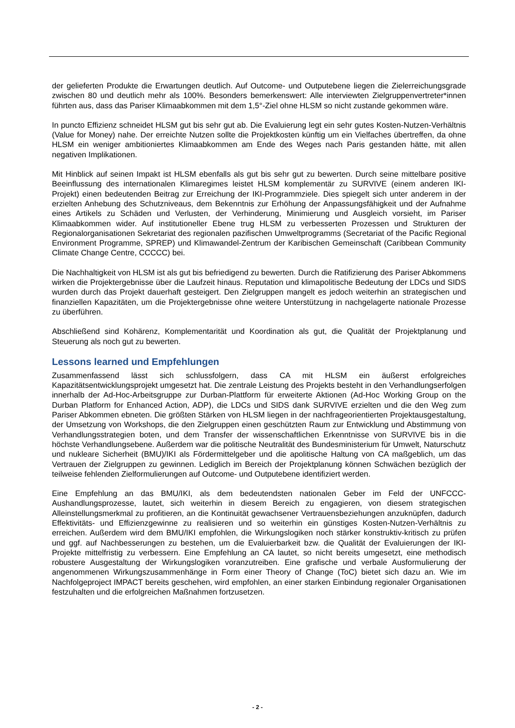der gelieferten Produkte die Erwartungen deutlich. Auf Outcome- und Outputebene liegen die Zielerreichungsgrade zwischen 80 und deutlich mehr als 100%. Besonders bemerkenswert: Alle interviewten Zielgruppenvertreter*innen führten aus, dass das Pariser Klimaabkommen mit dem 1,5°-Ziel ohne HLSM so nicht zustande gekommen wäre.
In puncto Effizienz schneidet HLSM gut bis sehr gut ab. Die Evaluierung legt ein sehr gutes Kosten-Nutzen-Verhältnis (Value for Money) nahe. Der erreichte Nutzen sollte die Projektkosten künftig um ein Vielfaches übertreffen, da ohne HLSM ein weniger ambitioniertes Klimaabkommen am Ende des Weges nach Paris gestanden hätte, mit allen negativen Implikationen.
Mit Hinblick auf seinen Impakt ist HLSM ebenfalls als gut bis sehr gut zu bewerten. Durch seine mittelbare positive Beeinflussung des internationalen Klimaregimes leistet HLSM komplementär zu SURVIVE (einem anderen IKI-Projekt) einen bedeutenden Beitrag zur Erreichung der IKI-Programmziele. Dies spiegelt sich unter anderem in der erzielten Anhebung des Schutzniveaus, dem Bekenntnis zur Erhöhung der Anpassungsfähigkeit und der Aufnahme eines Artikels zu Schäden und Verlusten, der Verhinderung, Minimierung und Ausgleich vorsieht, im Pariser Klimaabkommen wider. Auf institutioneller Ebene trug HLSM zu verbesserten Prozessen und Strukturen der Regionalorganisationen Sekretariat des regionalen pazifischen Umweltprogramms (Secretariat of the Pacific Regional Environment Programme, SPREP) und Klimawandel-Zentrum der Karibischen Gemeinschaft (Caribbean Community Climate Change Centre, CCCCC) bei.
Die Nachhaltigkeit von HLSM ist als gut bis befriedigend zu bewerten. Durch die Ratifizierung des Pariser Abkommens wirken die Projektergebnisse über die Laufzeit hinaus. Reputation und klimapolitische Bedeutung der LDCs und SIDS wurden durch das Projekt dauerhaft gesteigert. Den Zielgruppen mangelt es jedoch weiterhin an strategischen und finanziellen Kapazitäten, um die Projektergebnisse ohne weitere Unterstützung in nachgelagerte nationale Prozesse zu überführen.
Abschließend sind Kohärenz, Komplementarität und Koordination als gut, die Qualität der Projektplanung und Steuerung als noch gut zu bewerten.
Lessons learned und Empfehlungen
Zusammenfassend lässt sich schlussfolgern, dass CA mit HLSM ein äußerst erfolgreiches Kapazitätsentwicklungsprojekt umgesetzt hat. Die zentrale Leistung des Projekts besteht in den Verhandlungserfolgen innerhalb der Ad-Hoc-Arbeitsgruppe zur Durban-Plattform für erweiterte Aktionen (Ad-Hoc Working Group on the Durban Platform for Enhanced Action, ADP), die LDCs und SIDS dank SURVIVE erzielten und die den Weg zum Pariser Abkommen ebneten. Die größten Stärken von HLSM liegen in der nachfrageorientierten Projektausgestaltung, der Umsetzung von Workshops, die den Zielgruppen einen geschützten Raum zur Entwicklung und Abstimmung von Verhandlungsstrategien boten, und dem Transfer der wissenschaftlichen Erkenntnisse von SURVIVE bis in die höchste Verhandlungsebene. Außerdem war die politische Neutralität des Bundesministerium für Umwelt, Naturschutz und nukleare Sicherheit (BMU)/IKI als Fördermittelgeber und die apolitische Haltung von CA maßgeblich, um das Vertrauen der Zielgruppen zu gewinnen. Lediglich im Bereich der Projektplanung können Schwächen bezüglich der teilweise fehlenden Zielformulierungen auf Outcome- und Outputebene identifiziert werden.
Eine Empfehlung an das BMU/IKI, als dem bedeutendsten nationalen Geber im Feld der UNFCCC-Aushandlungsprozesse, lautet, sich weiterhin in diesem Bereich zu engagieren, von diesem strategischen Alleinstellungsmerkmal zu profitieren, an die Kontinuität gewachsener Vertrauensbeziehungen anzuknüpfen, dadurch Effektivitäts- und Effizienzgewinne zu realisieren und so weiterhin ein günstiges Kosten-Nutzen-Verhältnis zu erreichen. Außerdem wird dem BMU/IKI empfohlen, die Wirkungslogiken noch stärker konstruktiv-kritisch zu prüfen und ggf. auf Nachbesserungen zu bestehen, um die Evaluierbarkeit bzw. die Qualität der Evaluierungen der IKI-Projekte mittelfristig zu verbessern. Eine Empfehlung an CA lautet, so nicht bereits umgesetzt, eine methodisch robustere Ausgestaltung der Wirkungslogiken voranzutreiben. Eine grafische und verbale Ausformulierung der angenommenen Wirkungszusammenhänge in Form einer Theory of Change (ToC) bietet sich dazu an. Wie im Nachfolgeproject IMPACT bereits geschehen, wird empfohlen, an einer starken Einbindung regionaler Organisationen festzuhalten und die erfolgreichen Maßnahmen fortzusetzen.
- 2 -